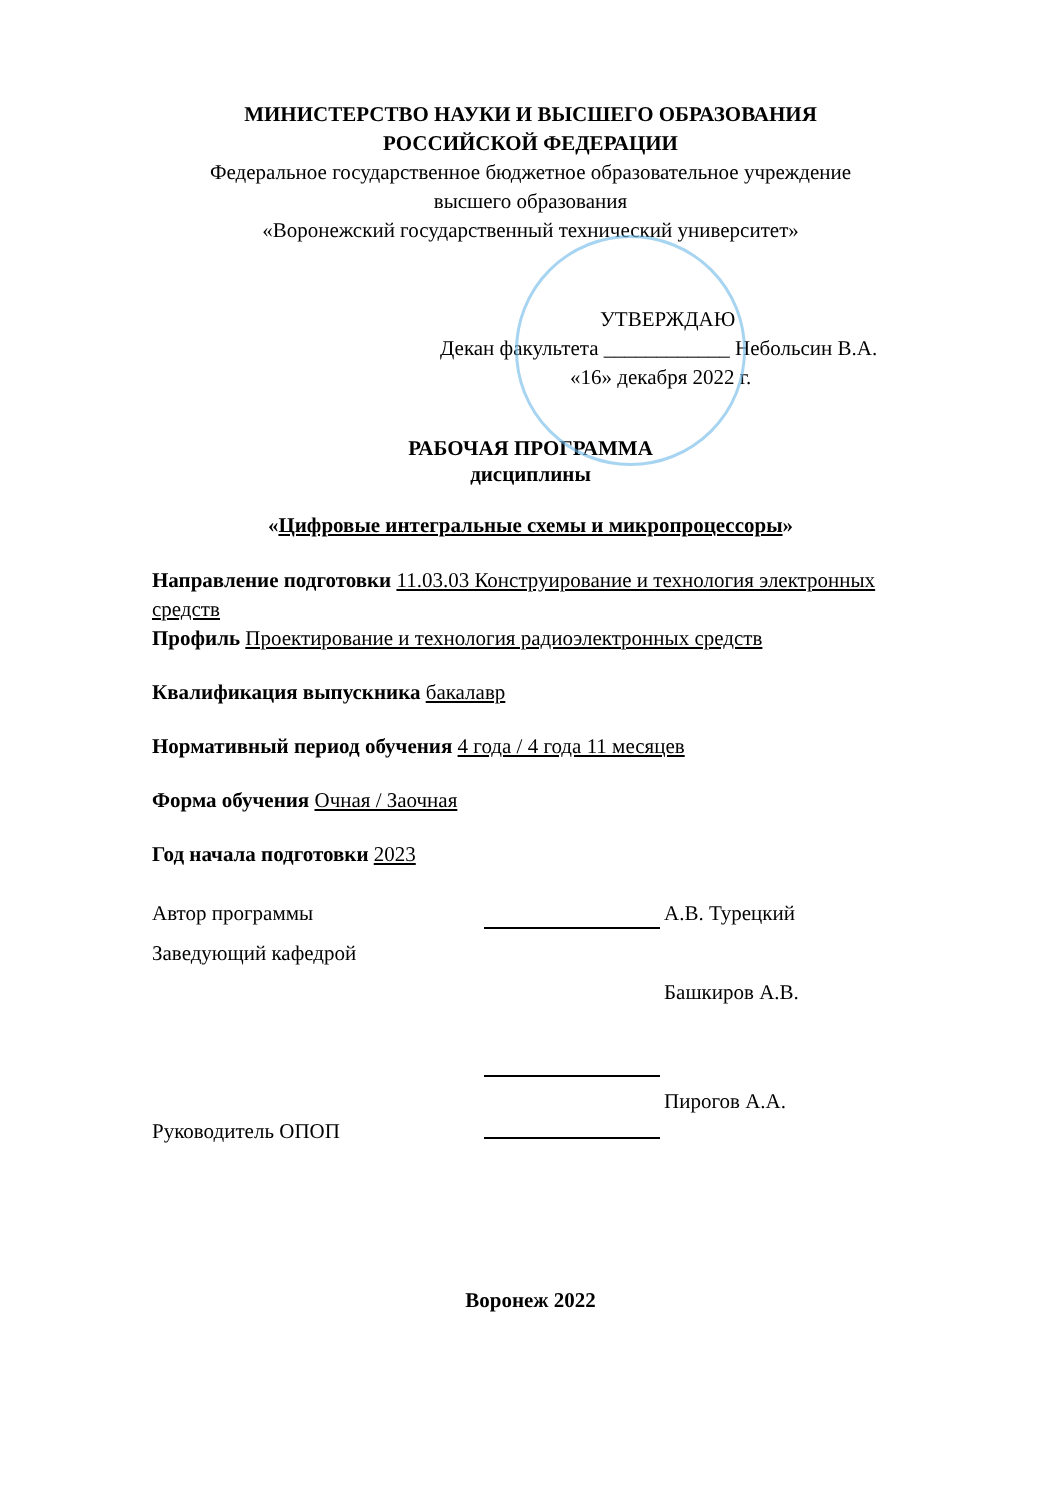МИНИСТЕРСТВО НАУКИ И ВЫСШЕГО ОБРАЗОВАНИЯ
РОССИЙСКОЙ ФЕДЕРАЦИИ
Федеральное государственное бюджетное образовательное учреждение
высшего образования
«Воронежский государственный технический университет»
УТВЕРЖДАЮ
Декан факультета ____________ Небольсин В.А.
«16» декабря 2022 г.
РАБОЧАЯ ПРОГРАММА
дисциплины
«Цифровые интегральные схемы и микропроцессоры»
Направление подготовки 11.03.03 Конструирование и технология электронных средств
Профиль Проектирование и технология радиоэлектронных средств
Квалификация выпускника бакалавр
Нормативный период обучения 4 года / 4 года 11 месяцев
Форма обучения Очная / Заочная
Год начала подготовки 2023
Автор программы
А.В. Турецкий
Заведующий кафедрой
Башкиров А.В.
Руководитель ОПОП
Пирогов А.А.
Воронеж 2022